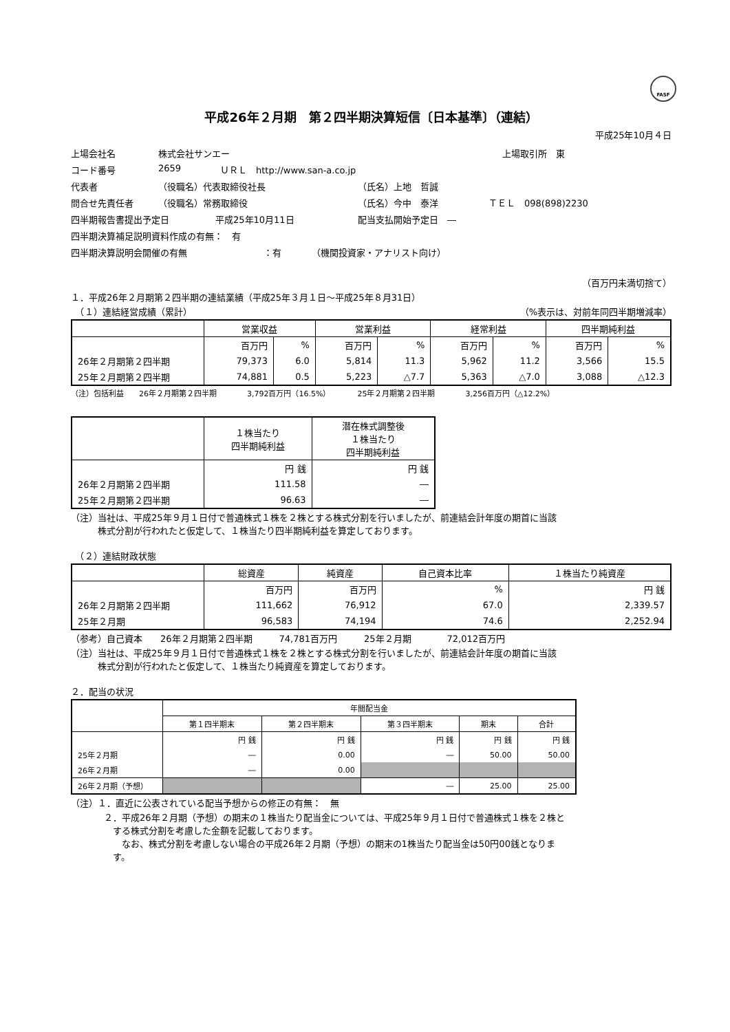FASF
平成26年２月期　第２四半期決算短信〔日本基準〕（連結）
平成25年10月４日
上場会社名 株式会社サンエー 上場取引所　東
コード番号 2659 ＵＲＬ　http://www.san-a.co.jp
代表者 （役職名）代表取締役社長 （氏名）上地　哲誠
問合せ先責任者 （役職名）常務取締役 （氏名）今中　泰洋 ＴＥＬ　098(898)2230
四半期報告書提出予定日 平成25年10月11日 配当支払開始予定日　―
四半期決算補足説明資料作成の有無：　有
四半期決算説明会開催の有無 ：有 （機関投資家・アナリスト向け）
（百万円未満切捨て）
１．平成26年２月期第２四半期の連結業績（平成25年３月１日～平成25年８月31日）
　（１）連結経営成績（累計） （%表示は、対前年同四半期増減率）
| | 営業収益 | | 営業利益 | | 経常利益 | | 四半期純利益 | |
| --- | --- | --- | --- | --- | --- | --- | --- | --- |
| | 百万円 | % | 百万円 | % | 百万円 | % | 百万円 | % |
| 26年２月期第２四半期 | 79,373 | 6.0 | 5,814 | 11.3 | 5,962 | 11.2 | 3,566 | 15.5 |
| 25年２月期第２四半期 | 74,881 | 0.5 | 5,223 | △7.7 | 5,363 | △7.0 | 3,088 | △12.3 |
（注）包括利益　　26年２月期第２四半期　　　　3,792百万円（16.5%）　　　　25年２月期第２四半期　　　　3,256百万円（△12.2%）
| | １株当たり 四半期純利益 | 潜在株式調整後 １株当たり 四半期純利益 |
| --- | --- | --- |
| | 円 銭 | 円 銭 |
| 26年２月期第２四半期 | 111.58 | ― |
| 25年２月期第２四半期 | 96.63 | ― |
（注）当社は、平成25年９月１日付で普通株式１株を２株とする株式分割を行いましたが、前連結会計年度の期首に当該
　　　株式分割が行われたと仮定して、１株当たり四半期純利益を算定しております。
　（２）連結財政状態
| | 総資産 | 純資産 | 自己資本比率 | １株当たり純資産 |
| --- | --- | --- | --- | --- |
| | 百万円 | 百万円 | % | 円 銭 |
| 26年２月期第２四半期 | 111,662 | 76,912 | 67.0 | 2,339.57 |
| 25年２月期 | 96,583 | 74,194 | 74.6 | 2,252.94 |
（参考）自己資本　　26年２月期第２四半期　　　74,781百万円　　　25年２月期　　　　72,012百万円
（注）当社は、平成25年９月１日付で普通株式１株を２株とする株式分割を行いましたが、前連結会計年度の期首に当該
　　　株式分割が行われたと仮定して、１株当たり純資産を算定しております。
２．配当の状況
| | 年間配当金 | | | | |
| --- | --- | --- | --- | --- | --- |
| | 第１四半期末 | 第２四半期末 | 第３四半期末 | 期末 | 合計 |
| | 円 銭 | 円 銭 | 円 銭 | 円 銭 | 円 銭 |
| 25年２月期 | ― | 0.00 | ― | 50.00 | 50.00 |
| 26年２月期 | ― | 0.00 | | | |
| 26年２月期（予想） | | | ― | 25.00 | 25.00 |
（注）１．直近に公表されている配当予想からの修正の有無：　無
２．平成26年２月期（予想）の期末の１株当たり配当金については、平成25年９月１日付で普通株式１株を２株と
　する株式分割を考慮した金額を記載しております。
　　なお、株式分割を考慮しない場合の平成26年２月期（予想）の期末の1株当たり配当金は50円00銭となりま
　す。